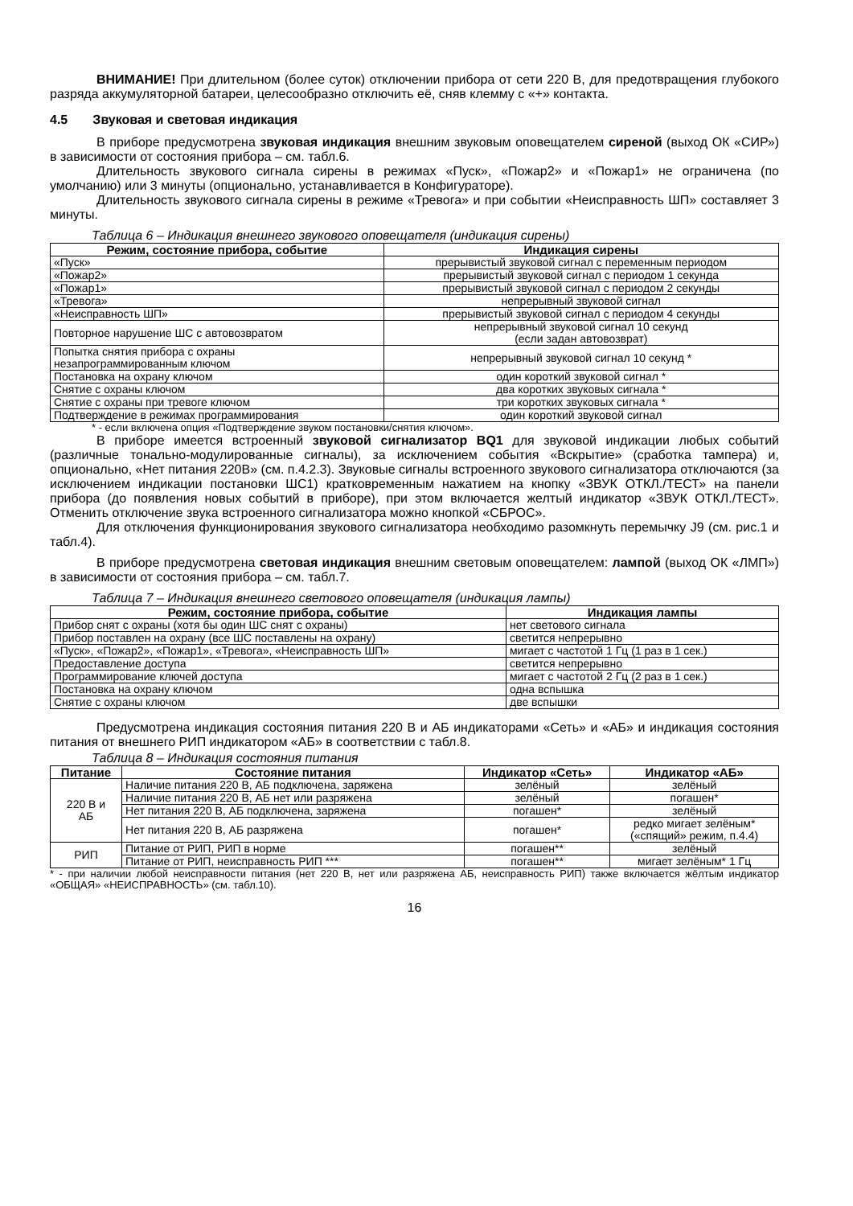ВНИМАНИЕ! При длительном (более суток) отключении прибора от сети 220 В, для предотвращения глубокого разряда аккумуляторной батареи, целесообразно отключить её, сняв клемму с «+» контакта.
4.5 Звуковая и световая индикация
В приборе предусмотрена звуковая индикация внешним звуковым оповещателем сиреной (выход ОК «СИР») в зависимости от состояния прибора – см. табл.6.
Длительность звукового сигнала сирены в режимах «Пуск», «Пожар2» и «Пожар1» не ограничена (по умолчанию) или 3 минуты (опционально, устанавливается в Конфигураторе).
Длительность звукового сигнала сирены в режиме «Тревога» и при событии «Неисправность ШП» составляет 3 минуты.
Таблица 6 – Индикация внешнего звукового оповещателя (индикация сирены)
| Режим, состояние прибора, событие | Индикация сирены |
| --- | --- |
| «Пуск» | прерывистый звуковой сигнал с переменным периодом |
| «Пожар2» | прерывистый звуковой сигнал с периодом 1 секунда |
| «Пожар1» | прерывистый звуковой сигнал с периодом 2 секунды |
| «Тревога» | непрерывный звуковой сигнал |
| «Неисправность ШП» | прерывистый звуковой сигнал с периодом 4 секунды |
| Повторное нарушение ШС с автовозвратом | непрерывный звуковой сигнал 10 секунд (если задан автовозврат) |
| Попытка снятия прибора с охраны незапрограммированным ключом | непрерывный звуковой сигнал 10 секунд * |
| Постановка на охрану ключом | один короткий звуковой сигнал * |
| Снятие с охраны ключом | два коротких звуковых сигнала * |
| Снятие с охраны при тревоге ключом | три коротких звуковых сигнала * |
| Подтверждение в режимах программирования | один короткий звуковой сигнал |
* - если включена опция «Подтверждение звуком постановки/снятия ключом».
В приборе имеется встроенный звуковой сигнализатор BQ1 для звуковой индикации любых событий (различные тонально-модулированные сигналы), за исключением события «Вскрытие» (сработка тампера) и, опционально, «Нет питания 220В» (см. п.4.2.3). Звуковые сигналы встроенного звукового сигнализатора отключаются (за исключением индикации постановки ШС1) кратковременным нажатием на кнопку «ЗВУК ОТКЛ./ТЕСТ» на панели прибора (до появления новых событий в приборе), при этом включается желтый индикатор «ЗВУК ОТКЛ./ТЕСТ». Отменить отключение звука встроенного сигнализатора можно кнопкой «СБРОС».
Для отключения функционирования звукового сигнализатора необходимо разомкнуть перемычку J9 (см. рис.1 и табл.4).
В приборе предусмотрена световая индикация внешним световым оповещателем: лампой (выход ОК «ЛМП») в зависимости от состояния прибора – см. табл.7.
Таблица 7 – Индикация внешнего светового оповещателя (индикация лампы)
| Режим, состояние прибора, событие | Индикация лампы |
| --- | --- |
| Прибор снят с охраны (хотя бы один ШС снят с охраны) | нет светового сигнала |
| Прибор поставлен на охрану (все ШС поставлены на охрану) | светится непрерывно |
| «Пуск», «Пожар2», «Пожар1», «Тревога», «Неисправность ШП» | мигает с частотой 1 Гц (1 раз в 1 сек.) |
| Предоставление доступа | светится непрерывно |
| Программирование ключей доступа | мигает с частотой 2 Гц (2 раз в 1 сек.) |
| Постановка на охрану ключом | одна вспышка |
| Снятие с охраны ключом | две вспышки |
Предусмотрена индикация состояния питания 220 В и АБ индикаторами «Сеть» и «АБ» и индикация состояния питания от внешнего РИП индикатором «АБ» в соответствии с табл.8.
Таблица 8 – Индикация состояния питания
| Питание | Состояние питания | Индикатор «Сеть» | Индикатор «АБ» |
| --- | --- | --- | --- |
| 220 В и АБ | Наличие питания 220 В, АБ подключена, заряжена | зелёный | зелёный |
| | Наличие питания 220 В, АБ нет или разряжена | зелёный | погашен* |
| | Нет питания 220 В, АБ подключена, заряжена | погашен* | зелёный |
| | Нет питания 220 В, АБ разряжена | погашен* | редко мигает зелёным* («спящий» режим, п.4.4) |
| РИП | Питание от РИП, РИП в норме | погашен** | зелёный |
| | Питание от РИП, неисправность РИП *** | погашен** | мигает зелёным* 1 Гц |
* - при наличии любой неисправности питания (нет 220 В, нет или разряжена АБ, неисправность РИП) также включается жёлтым индикатор «ОБЩАЯ» «НЕИСПРАВНОСТЬ» (см. табл.10).
16